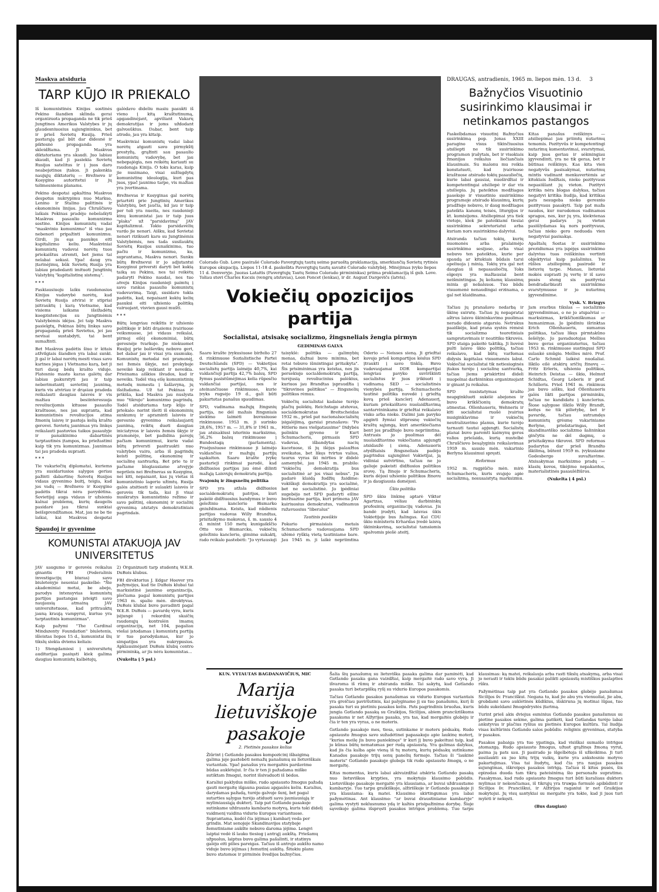Maskva atsiduria
TARP KŪJO IR PRIEKALO
Iš komunistinės Kinijos sostinės Pekino šiandien sklinda gerai organizuota propaganda ne tik prieš Jungtines Amerikos Valstybes ir jų glaudesniuosius sąjungininkus, bet ir prieš Sovietų Rusiją. Prieš pastarąją gal būt dar didesnė ir piktesnė propaganda yra skleidžiama. Ji Maskvos diktatoriams yra skaudi. Juo labiau skaudi, kad ji pasiekia Sovietų Rusijos satelitus ir į juos daro neabejotinos įtakos. Ji pakenkia naujųjų diktatorių — Brežnevo ir Kosygino autoritetui ir jų tolimesniems planams.
Pekino despotai apkaltina Maskvos despotus nukrypimu nuo Markso, Lenino ir Stalino politinės ir ekonominės linijos. Jau Chruščiovo laikais Pekinas pradėjo nebelaikyti Maskvos pasaulio komunizmo sostine. Kinijos komunistų vadai "maskvinio komunizmo" iš viso jau nebenori pripažinti komunizmu. Girdi, jis eąs pasukęs eiti kapitalizmo keliu. Maskviniai komunistų vadovai norėtų tuos priekaištus atremti, bet jiems tai nelabai sekasi. Ypač daug yra įtarinėjimų, būk Sovietų Rusija yra labiau pradedanti imituoti Jungtinių Valstybių "kapitalistinę sistemą".
* * *
Paskiausiuoju laiku raudonosios Kinijos vadovybė norėtų, kad Sovietų Rusija atvirai ir stipriai įsitrauktų į karą Vietname, kad visiems laikams išsižadėtų koegzistencijos su Jungtinėmis Valstybėmis idėjos. Jei taip Maskva pasielgtų, Pekinas būtų linkęs savo propagandą prieš Sovietus, jei jau nevisai sustabdyti, tai bent sumažinti.
Bet Maskvos padėtis šiuo ir kitais atžvilgiais šiandien yra labai sunki. Ji gal ir labai norėtų mesti visas savo karines jėgas į Vietnamo karą, bet ji turi daug bėdų krašto viduje. Platesnio masto karas galėtų dar labiau pakurstyti jau ir taip neberimstantį sovietinį jaunimą, kuris vis atviriau ir drąsiau pradeda reikalauti daugiau laisvės ir vis mažiau besiinteresuoja revoliucijomis kituose pasaulio kraštuose, nes jau supranta, kad komunistinės revoliucijos atima žmonių laisvę ir pastoja kelią krašto gerovei. Sovietų jaunimas yra linkęs reikalauti pastovios taikos pasaulyje ir panaikinimo dabartinės tarptautinės įtampos, ko priežastimi kaip tik yra komunizmas. Jaunimas tai jau pradeda suprasti.
* * *
Tie vakariečių diplomatai, kuriems yra susidariusios sąlygos geriau pažinti dabartinę Soivetų Rusijos vidaus gyvenimo buitį, teigia, kad jos vadų — Brežnevo ir Kosygino padėtis tikrai nėra pavydėtina. Sovietijoj auga vidaus ir užsienio kalnai problemų, kurių daugelis pasidarė jau tikrai sunkiai beišsprendžiamos. Mat, jau ne be tie laikai, kai Maskvos despotai galėdavo dideliu masiu pasukti iš vieno į kitą kraštutinumą, apgaudinėjant, apviliant Vakarų demokratijas ir joms uždodant galvosūkius. Dabar, bent taip atrodo, jau yra kitaip.
Maskviniai komunistų vadai labai norėtų atgauti savo pirmykštį prestyžą, grąžinti sau pasaulio komunistų vadovybę, bet jau nebepajėgia, nes reikėtų kariauti su raudonąja Kinija. O toks karas, kaip jie nusimano, visai sužlugdytų komunistinę ideologiją, kuri pas juos, ypač jaunimo tarpe, vis mažiau yra įvertinama.
Brežnevas ir Kosyginas gal norėtų priartėti prie Jungtinių Amerikos Valstybių, bet jaučia, kd jau ir taip per toli yra nueita, nes raudonieji kinų komunistai jau ir taip juos "plaka" už "parsidavimą" JAV kapitalizmui. Tokio parsidavėlių vardo jie nenori. Aišku, kad Sovietai nenori rizikuoti karo su Jungtinėmis Valstybėmis, nes tada susilauktų Sovietų Rusijos sunaikinimo, tuo pačiu ir komunizmo, ko, suprantama, Maskva nenori. Sunku būtų Brežnevui ir jo adjutantui Kosyginui priversti daryti bet kokią taiką su Pekinu, nes tai reikėtų padaryti Pekino naudai, nes tuo atveju Kinijos raudonieji paimtų į savo rankas pasaulio komunistų vadovavimą. Taigi, susidaro tokia padėtis, kad, nepaisant kokių kelių pasuksi eiti užsienio politiką vairuojant, visvien gausi mušti.
* * *
Būtų lengviau reikštis ir užsienio politikoje ir būti drąsiems įvairiuose veiksmuose, jei vidaus reikalai, pirmoj eilėj ekonominiai, būtų geresnėje tvarkoje. Jie niekuomet Rusijoj prie bolševikų nebuvo geri, bet dabar jau ir visai yra susmukę. Komunistų metodai nei pramonėj, nei žemės ūkyje, nei prekyboje neveikė kaip reikiant ir neveikia. Prieinama aiškios išvados, kad ir neveiks. Todėl visą eilę komunistinių metodų numesta į šašlavyną, jų išsižadama. Už tat Pekinas ir prikišа, kad Maskva jau nuslysta nuo "tikrojo" komunizmo pagrindų. Todėl atsiduriama tarp kūjo ir priekalo: norint išeiti iš ekonominių sunkumų ir apraminti laisvės ir geresnio gyvenimo reikalaujantį jaunimą, reiktų duoti daugiau iniciatyvos ir laisvės žemės ūkyje ir pramonėje, bet padidina pavojų pačiam komunizmui, kurio vadai būtų priversti pasitraukti nuo valstybės vairo, arba iš pagrindų keisti politinę, ekonominę ir socialinę santvarką. Bet prie to ir pačiame blogiausiame atvejyje neprileis nei Brežnevas su Kosyginu, nei kiti, nepaisant, kas jų vietas iš komunistinio lagerio užimtų. Rusija galės atsitiesti ir sulaukti laisvės ir gerovės tik tada, kai ji visai nusikratys komunistinio režimo ir savo politinį, ekonominį ir socialinį gyvenimą atstatys demokratiniais pagrindais.
Spaudoj ir gyvenime
KOMUNISTAI ATAKUOJA JAV UNIVERSITETUS
JAV saugumo ir gerovės reikalus ginantis FBI (Federalinis investigacijų biuras) savo biuletenyje neseniai paskelbė: "Šie akademiniai metai, be abejo, parodys intensyvias komunistų partijos pastangas įsteigti savo naujausią atmainą JAV universitetuose, kad pritrauktų jauną kraują vampyrui, kuriuo yra tarptautinis komunizmas".
Kaip pažymi "The Cardinal Mindszenty Foundation" biuletenis, išleistas liepos 15 d., komunistai šių tikslų siekia dviems keliais:
1) Stengdamiesi į universitetų auditorijas pasiųsti kiek galima daugiau komunistų kalbėtojų,
2) Organizuoti tarp studentų W.E.B. DuBois klubus.
FBI direktorius J. Edgar Hoover yra pažymėjęs, kad tie DuBois klubai tai marksistinė jaunimo organizacija, plečiama pagal komunistų partijos 1963 m. spalio mėn. direktyvas. DuBois klubai buvo pavadinti pagal W.E.B. DuBois — pavardę vyro, kuris įsijungė į rekordinį skaičių raudonųjų kontrolėn imamų organizacijų, net 104, pagaliau viešai įstodamas į komunistų partiją ir tuo parodydamas, kur jo simpatijos yra nukrypusios. Apklausinėjant DuBois klubų centro pirmininką, ar jis nėra komunistas...
(Nukelta į 5 psl.)
Colorado Gub. Love pasirašė Colorado Pavergtųjų tautų seimo paruoštą proklamaciją, smerkiančią Sovietų rytinės Europos okupaciją. Liepos 11-18 d. paskelbta Pavergtųjų tautų savaitė Colorado valstybėj. Minėjimas įvyko liepos 11 d. Denveryje. Juozas Lataitis (Pavergtųjų Tautų Seimo Colorado pirmininkas) priima proklamaciją iš gub. Love. Toliau stovi Charles Kocsis (vengrų atstovas), Leon Poncet (lenkas), ir dr. August Dargevičs (latvis).
Vokiečių opozicijos partija
Socialistai, atsisakę socializmo, žingsneliais žengia pirmyn
GEDIMINAS GALVA
Saaro krašte įvykusiuose birželio 27 d. rinkimuose Sozialistische Partei Deutschlands (SPD) — Vokietijos socialistų partija laimėjo 40,7%, kai valdančioji partija 42,7% balsų. SPD žymus pasistūmėjimas kelia rūpesčio valdančiai partijai, nes ir ateinančiuose rinkimuose, kurie įvyks rugsėjo 19 d., gali būti pakartotas panašus spaudimas.
SPD, vadinama mažųjų žingsnių partija, ne dėl mažais žingsniais siekimo laimėti buvusiuose rinkimuose. 1953 m. ji surinko 28,6%, 1957 m. — 31,8% ir 1961 m., jau atsisakiusi istorinio marksizmo, 36,2% balsų rinkimuose į Bundestagą (parlamentą). Praėjusiuose rinkimuose ji laimėjo valdančios ir mažųjų partijų sąskaiton. Saaro krašte įvykę pastarieji rinkimai parodė, kad didžiosios partijos jau ėmė dilinti mažąją Laisvųjų demokratų partiją.
Svajonių ir žingsnelių politika
SPD yra atžala didžiosios socialdemokratų patrijos, kuri pakėlė didžiuosius bandymus ir buvo geležinio kanclerio Bismarko gniuždinama. Keista, kad nūdienis partijos vadovas Willy Brandtas, prisitaikymo mokovas, š. m. sausio 4 d. minint 150 metų kunigaikščio Otto von Bismarcko, vokiečių geležinio kanclerio, gimimo sukaktį, rado reikalo pastebėti: "Jo vyriausioji taisyklė: politika — galimybių menas, dažnai buvo minima, bet retai tebuvo išmintingai pritaikyta". Šis prisiminimas yra keistas, nes jis persekiojo socialdemokratų partiją, turėjusią revoliucinius polėkius, kuriuos jau Brandtas įspraudžia į "tikrovines politikos" — žingsnelių politikos rėmus.
Vokiečių socialistai kadaise turėjo plačių polėkių. Reichstago atstovas, socialdemokratas Breitscheidas 1932 m., prieš pat nacionalsocialistų įsigalėjimą, garsiai pranašavo: "Po Hitlerio mes viešpatausime" Didybės polinkiu gyveno ir Kurt Schumacheris, pirmasis SPD vadovas, išbandytas nacių kacetuose, iš jų išėjęs palaužtos sveikatos, bet likęs tvirtos valios, taurus vyras iki mirties ir didelė asmenybė, jau 1945 m. prabilo: "Vokiečių demokratija bus socialistinė ar jos visai nebus". Jis padarė klaidą žodžių žaidime: vokiškoji demokratija yra socialinė, bet ne socialistinė. Jo įpėdiniai sugebėjo net SPD padaryti eiline buržuazine partija, kuri primena JAV kairiuosius demokratus, vadinamus ružavuosius "liberalus"
Tautinis posūkis
Pokario pirmaisiais metais Schumacherio vadovaujama SPD užėmė ryškią vietą tautiniame bare. Jau 1945 m. ji laikė nepriimtina Oderio — Neisses sieną. Ji griežtai kovojo prieš kompartijos kėslus SPD įtraukti į savo tinklą. Buvo vadovaujamai DDR kompartijai lengviau pavyko suvirškinti socialistus ir juos įrikiuoti į vadinamą SED — socialistinės vienybės partiją. Schumacherio tautinė politika nuvedė į griežtą kovą prieš kanclerį Adenauerį, kuriam priekaištavo nuolaidžiavimą santarvininkams ir griežtai reikalavo visko arba nieko. Dalimi jam pavyko apginti žymiai stipresnę vokiečių kraštų sąjungą, kuri amerikiečiams bent jos pradžioje buvo nepriimtina. Antrasis jo puolimas dėl nuolaidžiavimo vokiečiams apjungti atsidaužė į sieną. Adenaueris atydžiaisis žingsneliais padėjo pagrindus sąjunginei Vokietijai, ją vidiniai sutvirtino, tačiau ne jo galioje pakeisti didžiosios politikos srovę. Tą žinojo ir Schumacheris, kuris dėjosi užsienio politikos žinovu ir ja daugiausia domėjosi.
Ūkio politika
SPD ūkio linkmę aptarė Viktor Agartzas, vėliau darbininkų profesinių organizacijų vadovas. Jis bandė įrodyti, kad laisvas ūkis Vokietijoje bus žalingas. Kai CDU ūkio ministeris Erhardas įvedė laisvą ūkininkavimą, socialistai tamsiomis spalvomis piešė ateitį.
DRAUGAS, antradienis, 1965 m. liepos mėn. 13 d. 3
Bažnyčios Visuotinio susirinkimo klausimai ir netinkamos pastangos
Paskelbdamas visuotinį Bažnyčios susirinkimą pop. Jonas XXIII paragino visus tikinčiuosius atsiliepti ne tik susirinkimo programon įrašytais, bet ir visokiais žmonijos reikalus liečiančiais klausimais. Su malonu mu reikia konstatuoti, kad įvairiuose kraštuose atsirado tokių pasauliečių, kurie labai gausiai, nuoširdžiai ir kompetentingai atsiliepė ir dar vis atsiliepia. Jų pateiktos medžiagos pasekoje ir visuotinio susirinkimo programoje atsirado klausimų, kurių pradžioje nebuvo, ir daug medžiagos pateikta kanonų teisės, liturgijos ir kt. komisijoms. Atsiliepimai yra tiek vietoje, kiek jie pateikiami tiesiai susirinkimo sekretoriatui arba kuriam nors susirinkimo dalyviui.
Atsiranda tačiau tokių, kurių nuomonės arba pralaimėjo susirinkimo sesijose, arba visai nebuvo ten pateiktos, kurie per spaudą ar kitokiais būdais tarsi apeliuoja į minią. Tokių yra gal net daugiau iš nepasauliečių. Toks elgesys yra mažiausiai bent neišmintingas. Jų keliamų klausimų minia gi nebalsuos. Tuo būdu visuomenė nenaudingai erzinama, o gal net klaidinama.
Kitas panašus reiškinys — atsiliepimai jau priimtų nutarimų temomis. Pozityvūs ir kompetentingi nutarimų komentavimai, svarstymai, kaip juos geriau ir sėkmingiau įgyvendinti, yra ne tik geras, bet ir būtinas reiškinys. Kas kita vien negatyvūs pasisakymai, nutarimų mintis vadinant menkavertėmis ar kitokiais žodžiais, nieko pozityvaus nepasiūlant jų vieton. Pozityvi kritika nėra blogas dalykas, tačiau negatyvi kritika liudija, kad kritikas pats nesugeba nieko geresnio pozityvaus pasakyti. Taip pat maža naudos, kur nurodomos vadinamos spragos, nes, kur jų yra, kiekvienas gerai padarys jų vieton pasiūlydamas ką nors pozityvaus, tačiau nieko gero neduoda vien negatyviai pasisakąs.
Apaštalų Sostas ir susirinkimo prezidiumas yra įspėjęs susirinkimo dalyvius tuos reiškinius vertinti objektyviai kaip pašalinius. Tos rūšies atsiliepimų pasirodė ir lietuvių tarpe. Manau, lietuviai mokės suprasti jų vertę ir iš savo pusės steng sis pozityviai bendradarbiauti susirinkimo svarstymuose ir jo nutarimų įgyvendinime.
Vysk. V. Brizgys
Tačiau jų pranašavo nedarbą ir ūkinę suirutę. Tačiau jų nepapratai aštrus laisvo ūkininkavimo puolimas nerado didesnio atgarsio. Netrukus paaiškėjo, kad prana systės rėmėsi tik socializmo teoretiniais samprotavimais ir neatitiko tikrovės. SPD staiga pakeitė taktiką. Ji liovėsi pulti laisvo ūkio politiką, tačiau reikalavo, kad būtų varžomas didysis kapitalas visuomenės labui. Vokiečiai socialistai tik netiesioginės įtakos turėjo į socialinę santvarką, tačiau jiems priskirtini dideli nuopelnai darbininkus organizuojant ir ginant ju reikalus.
SPD nusistatymas krašto neapginkluoti sukėlė abejones ir buvo krikščionių demokratų atmestas. Ollenhaueris, Wehneris ir kiti socialistai ruošė įvairius nusiginklavimo ir vokiečių neutralizavimo planus, kurie turėjo tarnauti tautai apjungti. Socialistų planai buvo paremti kaimynų geros valios prielaida, kurią nustelbė Chruščiovo besąlyginis reikalavimas 1959 m. sausio mėn. vakarinio Berlyno klausimui spręsti.
Reformos
1952 m. rugpiūčio mėn. mirė Schumacheris, kuris svajojo apie socializmą, nesusaistytą marksizmu. Jam svarbus tikslas — socializmo įgyvendinimas, o ne jo atspalviai — marksizmas, krikščioniškumas ar humanizmas. Jo įpėdiniu išrinktas Erich Ollenhaueris, sumanus politikas, tačiau likęs pirmtakūno šešėlyje. Jo pavaduotojas Mellies buvo geras organizatorius, tačiau 1953 m. rinkimuose sustingusi SPD sulaukė smūgio. Mellies mirė. Prof. Carlo Schmid laikėsi nuošaliai. Iškilo eilė atskirų sričių žinovų — Fritz Erleris, užsienio politikos, Heinrich Deistas — ūkio, Helmut Schidtas, Georg Leberis ir prof. Schilleris. Prieš 1961 m. rinkimus jau buvo aišku, kad Ollenhaueris galės likti partijos pirmininku, tačiau ne kandidatu į kanclerius. Šiose sąlygose iškilo Willy Brandt, keitęs ne tik pilietybę, bet ir pavardę, tačiau sutramdęs komunistų grėsmę vakariniame Berlyne, priešstaringas, bet skandinaviško socializmo šalininkas ginčytis ne dėl dogmų, o prisitaikymo tikrovei. SPD reformos padarytos dar prieš Brandto iškilimą, būtent 1959 m. įvykusiame Godesbergo suvažiavime. Atsisakymas marksizmo pradų — klasių kovos, tikėjimo nepakantos, materialistinės pasaulėžiūros.
(Nukelta į 4 psl.)
KUN. VYTAUTAS BAGDANAVIČIUS, MIC
Marija lietuviškoje pasakoje
2. Pietinės pasakos kelias
Žiūrint į Gotlando pasakos kompozicinį išbaigimą galima joje pastebėti nemažų panašumų su lietuviškais variantais. Ypač panašus yra mergaitės pardavimo būdas auklėtojui. Ir čia ir ten ji pažadama miške sutiktam žmogui, norint išsivaduoti iš bėdos.
Karaliui paklydus miške, rudo apsiausto žmogus pažadą gauti mergaitę išgauna pusiau apgaulės keliu. Karalius, darydamas pažadą, turėjo galvoje šunį, bet pagal sutarties sąlygas turėjo atiduoti savo jauniausiąją ir mylimiausiąją dukterį. Taip pat Gotlando pasakoje sutinkame uždrausto kambario motyvą, kuris toki didelį vaidmenį vaidina viduriо Europos variantuose. Suprantama, kodėl čia įėjimas į kambarį veda per grindis. Mat senojoje Skandinavijos statyboje žemutiniame aukšte nebuvo daroma įėjimo. Lengvi laiptai vedė iš lauko tiesiog į antrąjį aukštą. Priešamų užpuolus, laiptus buvo galima pašalinti, ir statinys galėjo eiti pilies pareigas. Tačiau iš antrojo aukšto namo viduje buvo įėjimas į žemutinį aukštą. Šitokiu planu buvo statomos ir pirminės švedijos bažnyčios.
Šalia šių panašumų su lietuviška pasaka galima dar paminėti, kad Gotlando pasaka gana vaizdžiai, kaip mergaitė rado savo vyrą. Ji išvaroma iš rūmų ir atsiranda miške. Tai sakytų, kad Gotlando pasaka turi betarpišką ryšį su vidurio Europos pasakomis.
Tačiau Gotlando pasakos panašumas su vidurio Europos variantais yra greičiau paviršutinis, kai palyginame jį su tuo panašumu, kurį ši pasaka turi su pietiniu pasakos keliu. Pats pagrindinis bruožas, kuris jungia Gotlando pasaką su Graikijos, Sicilijos, abiem prancūziškoms pasakoms ir net Alžyrijos pasaka, yra tas, kad mergaitės globėju ir čia ir ten yra vyras, o ne moteris.
Gotlando pasakoje mes, tiesa, sutinkame ir moters pėdsakų. Rudo apsiausto žmogus savo sužadėtinei papasakojo apie laukinę moterį, "kurios meilę jis buvo paniekinęs" ir kuri jį buvo pakeitusi taip, kad jo kūnas būtų nematomas per rudą apsiaustą. Yra galimas dalykas, kad jis čia kalba apie vieną iš tų moterų, kurių pėdsakų sutinkame Kanados pasakoje trijų senų panelių formoje. Tačiau ši "laukinė moteris" Gotlando pasakoje globoja tik rudo apsiausto žmogų, o ne mergaitę.
Kitas momentas, kuris labai akivaizdžiai atskiria Gotlando pasaką nuo lietuviškos krypties, yra mokytojo klausimo pobūdis. Lietuviškoje pasakoje mergaitė yra klausiama, ar buvai uždraustame kambaryje. Tuo tarpu graikiškoje, alžiriškoje ir Gotlando pasakoje ji yra klausiama: ką matei. Klausimo skirtingumas yra labai pažymėtinas. Ant klausimo: "ar buvai draustiniame kambaryje" galima vystyti neklusnumo ydą ir kaltės prisipažinimo dorybę. Šioje sąveikoje galima išspręsti pasakos intrigos problemą. Tuo tarpu klausimas: ką matei, reikalauja arba rasti tikslų atsakymą, arba visai jo nerasti ir tokiu būdu pasakai palikti apsiaustą mistiškos paslapties rūku.
Pažymėtinas taip pat yra Gotlando pasakos globėjo panašumas Sicilijos šv. Pranciškui. Negana to, kad jie abu yra vienuoliai, jie abu, grobdami savo auklėtinės kūdikius, išskiruna jų motinai lūpas, tuo būdu sukeldami žmogėdrystės įtarimą.
Turint prieš akis dviejus esminius Gotlando pasakos panašumus su pietine pasakos sekme, galima patikėti, kad Gotlandas turėjo labai ankstyvus ir plačius ryšius su pietinės Europos kultūra. Tai liudija visas kultūrinis Gotlando salos pobūdis: religinis gyvenimas, statyba ir pasakos.
Pasakos pabaiga yra tuo ypatinga, kad visiškai sumaišo intrigos atomazgą. Rudo apsiausto žmogus, užuot grąžinęs žmoną vyrui, paima ją pats sau. Ji pasirado jo išgelbėtoja iš užkeikimo. Ji turi susilaukti su juo kitų trijų vaikų, kurie yra ankstesnio motyvo pakartojimas. Visa tai liudytų, kad čia yra naujas pasakos sujungimas, iškreipęs pasakos intrigą. Tačiau iš kitos pusės, šis epizodas duoda tam tikrą pateisinimą šio personažo supratime. Pasakymas, kad rudo apsiausto žmogus turi būti karaliaus dukters mylimas ir nekenčiamas, iš tikrųjų yra truмpa formulė apibūdinti ir Sicilijos šv. Pranciškui, ir Alžirijos raganiui ir net Graikijos mokytojui. Jų visų santykiai su mergaite yra tokie, kad ji juos turi mylėti ir nekęsti.
(Bus daugiau)